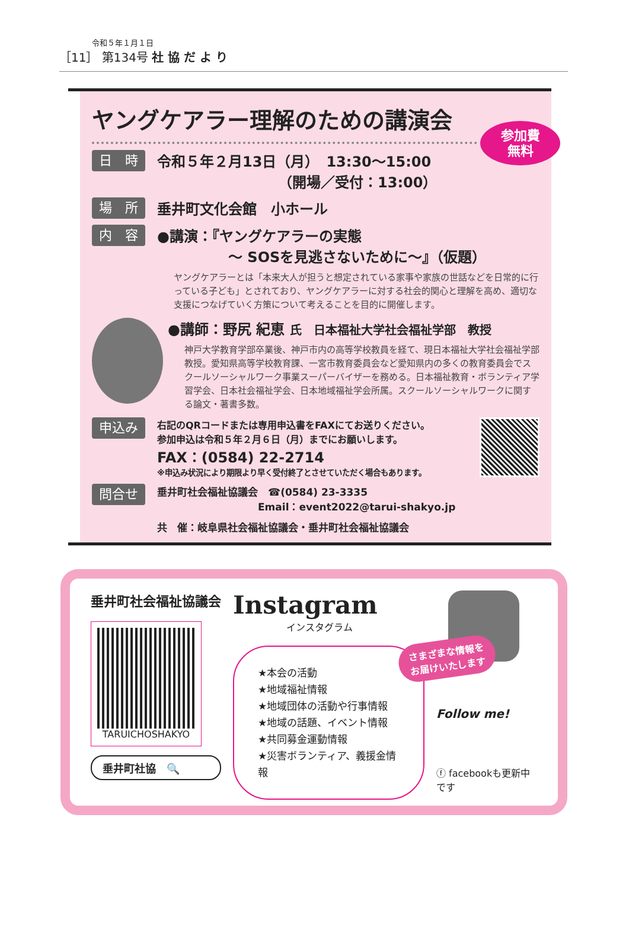令和５年１月１日
［11］ 第134号 社 協 だ よ り
ヤングケアラー理解のための講演会
参加費
無料
日　時
令和５年２月13日（月）　13:30～15:00
　　　　　　　　　（開場／受付：13:00）
場　所
垂井町文化会館　小ホール
内　容
●講演：『ヤングケアラーの実態
　　　　　～ SOSを見逃さないために～』（仮題）
ヤングケアラーとは「本来大人が担うと想定されている家事や家族の世話などを日常的に行っている子ども」とされており、ヤングケアラーに対する社会的関心と理解を高め、適切な支援につなげていく方策について考えることを目的に開催します。
●講師：野尻 紀恵 氏　日本福祉大学社会福祉学部　教授
神戸大学教育学部卒業後、神戸市内の高等学校教員を経て、現日本福祉大学社会福祉学部教授。愛知県高等学校教育課、一宮市教育委員会など愛知県内の多くの教育委員会でスクールソーシャルワーク事業スーパーバイザーを務める。日本福祉教育・ボランティア学習学会、日本社会福祉学会、日本地域福祉学会所属。スクールソーシャルワークに関する論文・著書多数。
申込み
右記のQRコードまたは専用申込書をFAXにてお送りください。
参加申込は令和５年２月６日（月）までにお願いします。
FAX：(0584) 22-2714
※申込み状況により期限より早く受付終了とさせていただく場合もあります。
問合せ
垂井町社会福祉協議会　☎(0584) 23-3335
　　　　　　　　　　Email：event2022@tarui-shakyo.jp
共　催：岐阜県社会福祉協議会・垂井町社会福祉協議会
垂井町社会福祉協議会
TARUICHOSHAKYO
垂井町社協　🔍
Instagram
インスタグラム
★本会の活動
★地域福祉情報
★地域団体の活動や行事情報
★地域の話題、イベント情報
★共同募金運動情報
★災害ボランティア、義援金情報
さまざまな情報を
お届けいたします
Follow me!
ⓕ facebookも更新中です